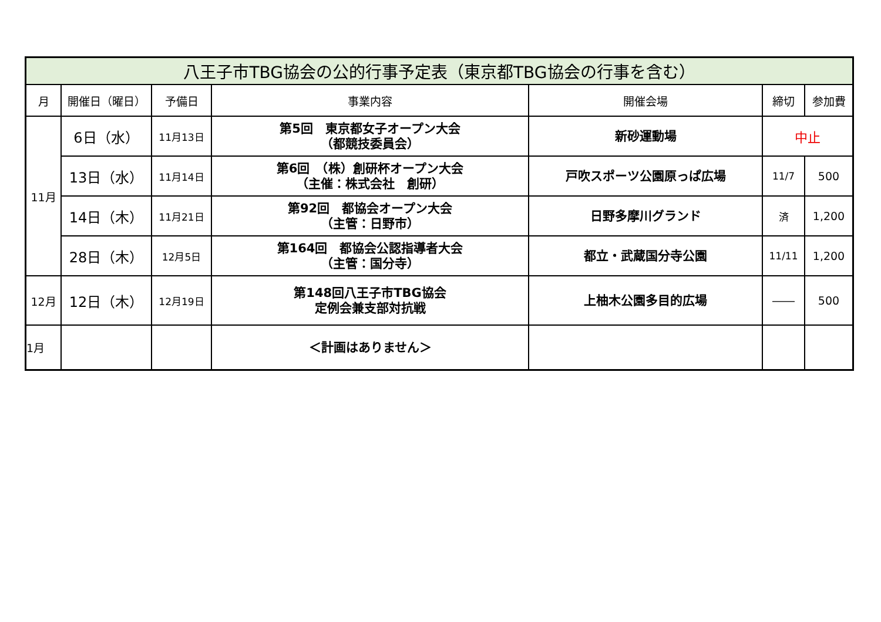| 八王子市TBG協会の公的行事予定表（東京都TBG協会の行事を含む） | | | | | | |
| --- | --- | --- | --- | --- | --- | --- |
| 月 | 開催日（曜日） | 予備日 | 事業内容 | 開催会場 | 締切 | 参加費 |
| 11月 | 6日（水） | 11月13日 | 第5回 東京都女子オープン大会 （都競技委員会） | 新砂運動場 | 中止 | |
| | 13日（水） | 11月14日 | 第6回 （株）創研杯オープン大会 （主催：株式会社 創研） | 戸吹スポーツ公園原っぱ広場 | 11/7 | 500 |
| | 14日（木） | 11月21日 | 第92回 都協会オープン大会 （主管：日野市） | 日野多摩川グランド | 済 | 1,200 |
| | 28日（木） | 12月5日 | 第164回 都協会公認指導者大会 （主管：国分寺） | 都立・武蔵国分寺公園 | 11/11 | 1,200 |
| 12月 | 12日（木） | 12月19日 | 第148回八王子市TBG協会 定例会兼支部対抗戦 | 上柚木公園多目的広場 | ―― | 500 |
| 1月 | | | ＜計画はありません＞ | | | |